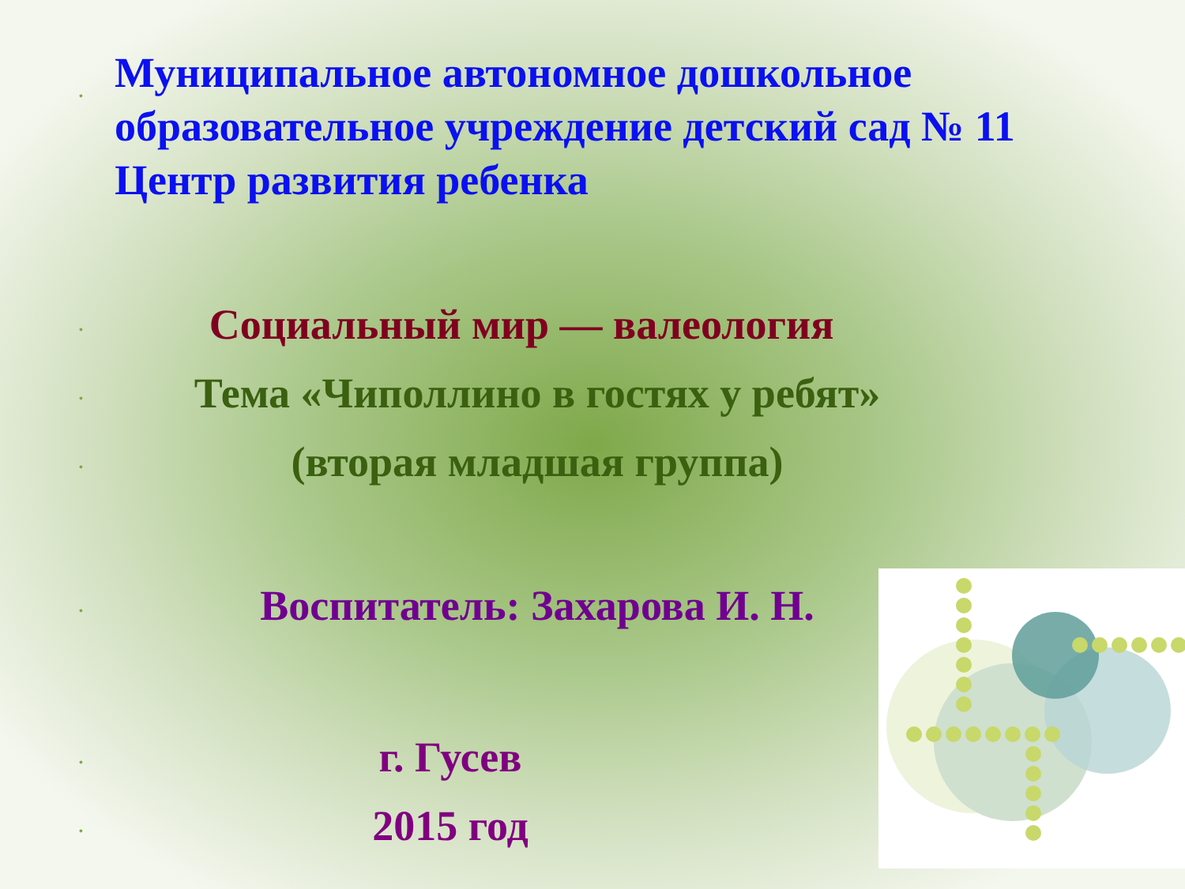•
Муниципальное автономное дошкольное образовательное учреждение детский сад № 11 Центр развития ребенка
•
Социальный мир — валеология
•
Тема «Чиполлино в гостях у ребят»
•
(вторая младшая группа)
•
Воспитатель: Захарова И. Н.
•
г. Гусев
•
2015 год